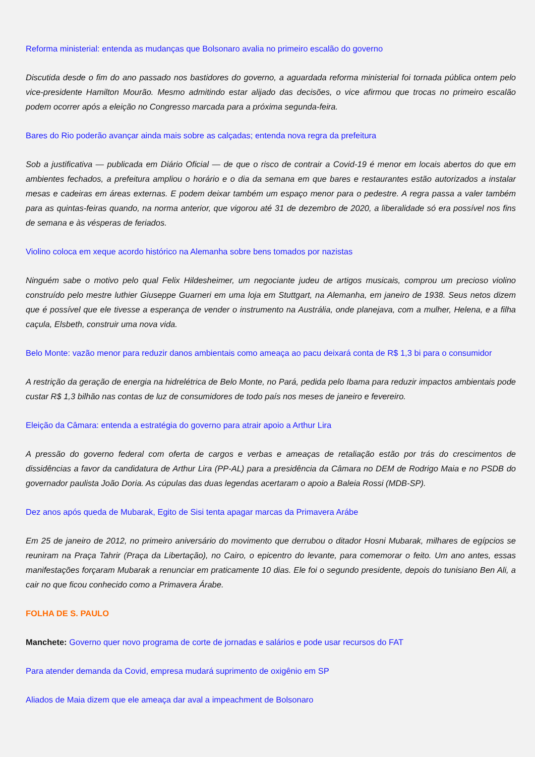Reforma ministerial: entenda as mudanças que Bolsonaro avalia no primeiro escalão do governo
Discutida desde o fim do ano passado nos bastidores do governo, a aguardada reforma ministerial foi tornada pública ontem pelo vice-presidente Hamilton Mourão. Mesmo admitindo estar alijado das decisões, o vice afirmou que trocas no primeiro escalão podem ocorrer após a eleição no Congresso marcada para a próxima segunda-feira.
Bares do Rio poderão avançar ainda mais sobre as calçadas; entenda nova regra da prefeitura
Sob a justificativa — publicada em Diário Oficial — de que o risco de contrair a Covid-19 é menor em locais abertos do que em ambientes fechados, a prefeitura ampliou o horário e o dia da semana em que bares e restaurantes estão autorizados a instalar mesas e cadeiras em áreas externas. E podem deixar também um espaço menor para o pedestre. A regra passa a valer também para as quintas-feiras quando, na norma anterior, que vigorou até 31 de dezembro de 2020, a liberalidade só era possível nos fins de semana e às vésperas de feriados.
Violino coloca em xeque acordo histórico na Alemanha sobre bens tomados por nazistas
Ninguém sabe o motivo pelo qual Felix Hildesheimer, um negociante judeu de artigos musicais, comprou um precioso violino construído pelo mestre luthier Giuseppe Guarneri em uma loja em Stuttgart, na Alemanha, em janeiro de 1938. Seus netos dizem que é possível que ele tivesse a esperança de vender o instrumento na Austrália, onde planejava, com a mulher, Helena, e a filha caçula, Elsbeth, construir uma nova vida.
Belo Monte: vazão menor para reduzir danos ambientais como ameaça ao pacu deixará conta de R$ 1,3 bi para o consumidor
A restrição da geração de energia na hidrelétrica de Belo Monte, no Pará, pedida pelo Ibama para reduzir impactos ambientais pode custar R$ 1,3 bilhão nas contas de luz de consumidores de todo país nos meses de janeiro e fevereiro.
Eleição da Câmara: entenda a estratégia do governo para atrair apoio a Arthur Lira
A pressão do governo federal com oferta de cargos e verbas e ameaças de retaliação estão por trás do crescimentos de dissidências a favor da candidatura de Arthur Lira (PP-AL) para a presidência da Câmara no DEM de Rodrigo Maia e no PSDB do governador paulista João Doria. As cúpulas das duas legendas acertaram o apoio a Baleia Rossi (MDB-SP).
Dez anos após queda de Mubarak, Egito de Sisi tenta apagar marcas da Primavera Arábe
Em 25 de janeiro de 2012, no primeiro aniversário do movimento que derrubou o ditador Hosni Mubarak, milhares de egípcios se reuniram na Praça Tahrir (Praça da Libertação), no Cairo, o epicentro do levante, para comemorar o feito. Um ano antes, essas manifestações forçaram Mubarak a renunciar em praticamente 10 dias. Ele foi o segundo presidente, depois do tunisiano Ben Ali, a cair no que ficou conhecido como a Primavera Árabe.
FOLHA DE S. PAULO
Manchete: Governo quer novo programa de corte de jornadas e salários e pode usar recursos do FAT
Para atender demanda da Covid, empresa mudará suprimento de oxigênio em SP
Aliados de Maia dizem que ele ameaça dar aval a impeachment de Bolsonaro